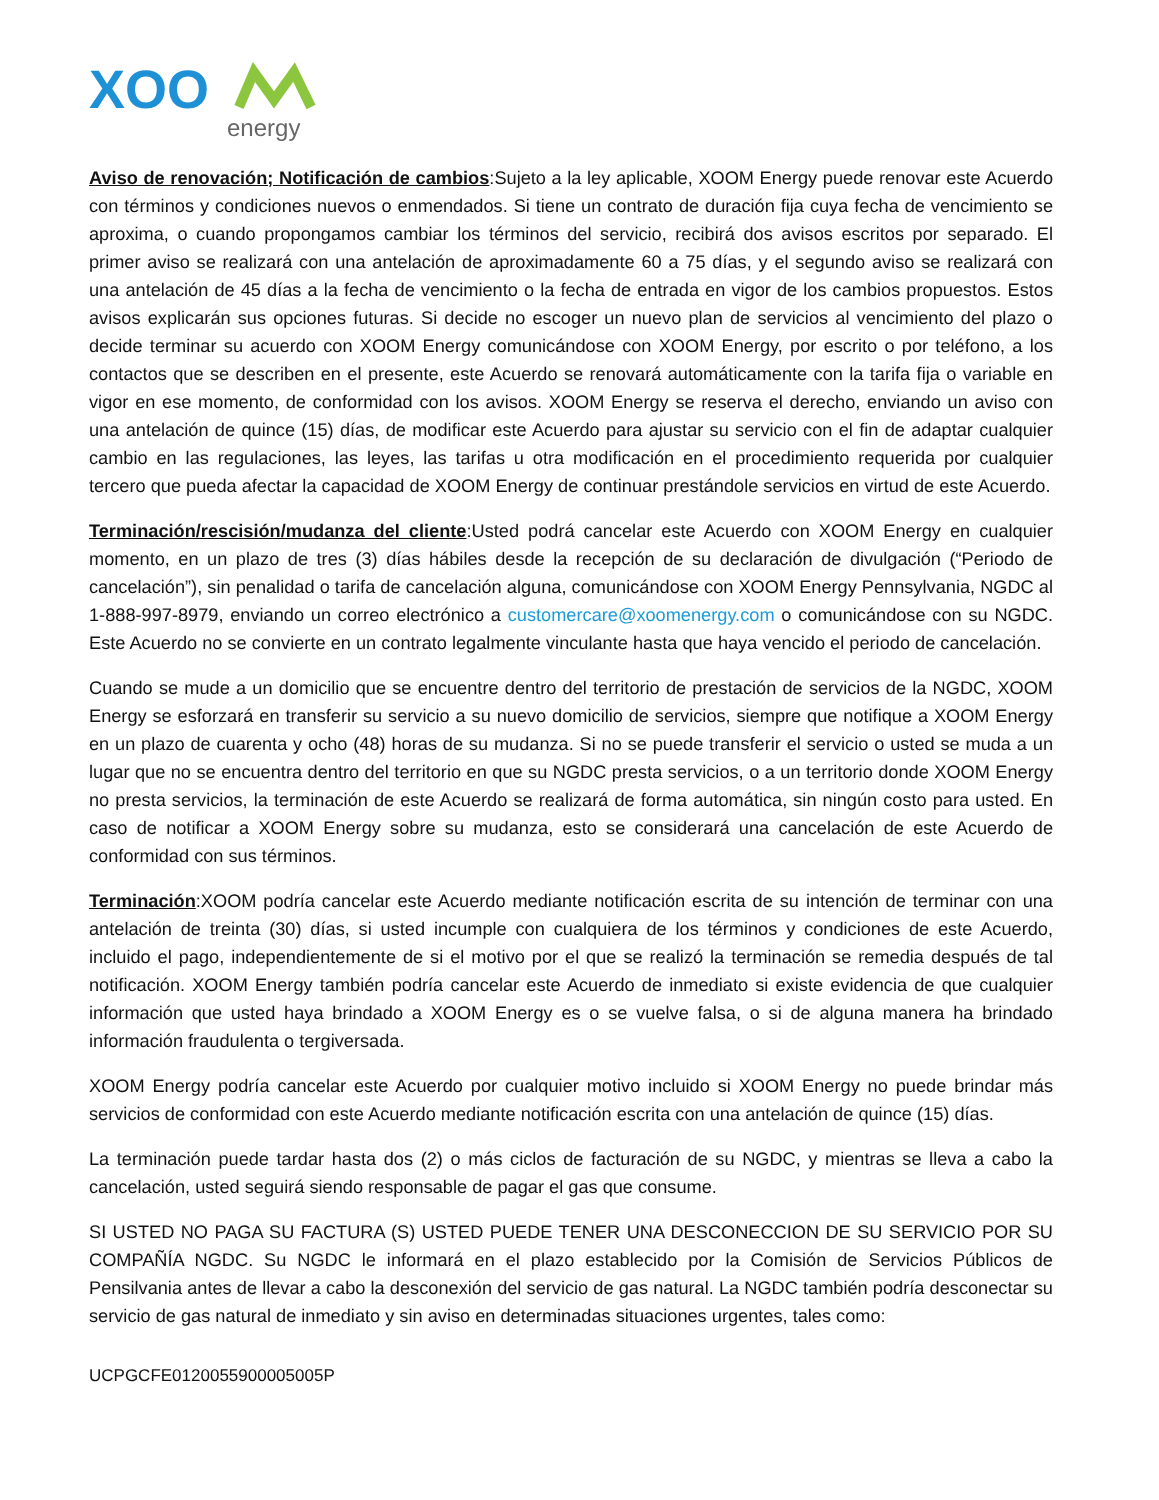XOO
energy
Aviso de renovación; Notificación de cambios:Sujeto a la ley aplicable, XOOM Energy puede renovar este Acuerdo con términos y condiciones nuevos o enmendados. Si tiene un contrato de duración fija cuya fecha de vencimiento se aproxima, o cuando propongamos cambiar los términos del servicio, recibirá dos avisos escritos por separado. El primer aviso se realizará con una antelación de aproximadamente 60 a 75 días, y el segundo aviso se realizará con una antelación de 45 días a la fecha de vencimiento o la fecha de entrada en vigor de los cambios propuestos. Estos avisos explicarán sus opciones futuras. Si decide no escoger un nuevo plan de servicios al vencimiento del plazo o decide terminar su acuerdo con XOOM Energy comunicándose con XOOM Energy, por escrito o por teléfono, a los contactos que se describen en el presente, este Acuerdo se renovará automáticamente con la tarifa fija o variable en vigor en ese momento, de conformidad con los avisos. XOOM Energy se reserva el derecho, enviando un aviso con una antelación de quince (15) días, de modificar este Acuerdo para ajustar su servicio con el fin de adaptar cualquier cambio en las regulaciones, las leyes, las tarifas u otra modificación en el procedimiento requerida por cualquier tercero que pueda afectar la capacidad de XOOM Energy de continuar prestándole servicios en virtud de este Acuerdo.
Terminación/rescisión/mudanza del cliente:Usted podrá cancelar este Acuerdo con XOOM Energy en cualquier momento, en un plazo de tres (3) días hábiles desde la recepción de su declaración de divulgación (“Periodo de cancelación”), sin penalidad o tarifa de cancelación alguna, comunicándose con XOOM Energy Pennsylvania, NGDC al 1-888-997-8979, enviando un correo electrónico a customercare@xoomenergy.com o comunicándose con su NGDC. Este Acuerdo no se convierte en un contrato legalmente vinculante hasta que haya vencido el periodo de cancelación.
Cuando se mude a un domicilio que se encuentre dentro del territorio de prestación de servicios de la NGDC, XOOM Energy se esforzará en transferir su servicio a su nuevo domicilio de servicios, siempre que notifique a XOOM Energy en un plazo de cuarenta y ocho (48) horas de su mudanza. Si no se puede transferir el servicio o usted se muda a un lugar que no se encuentra dentro del territorio en que su NGDC presta servicios, o a un territorio donde XOOM Energy no presta servicios, la terminación de este Acuerdo se realizará de forma automática, sin ningún costo para usted. En caso de notificar a XOOM Energy sobre su mudanza, esto se considerará una cancelación de este Acuerdo de conformidad con sus términos.
Terminación:XOOM podría cancelar este Acuerdo mediante notificación escrita de su intención de terminar con una antelación de treinta (30) días, si usted incumple con cualquiera de los términos y condiciones de este Acuerdo, incluido el pago, independientemente de si el motivo por el que se realizó la terminación se remedia después de tal notificación. XOOM Energy también podría cancelar este Acuerdo de inmediato si existe evidencia de que cualquier información que usted haya brindado a XOOM Energy es o se vuelve falsa, o si de alguna manera ha brindado información fraudulenta o tergiversada.
XOOM Energy podría cancelar este Acuerdo por cualquier motivo incluido si XOOM Energy no puede brindar más servicios de conformidad con este Acuerdo mediante notificación escrita con una antelación de quince (15) días.
La terminación puede tardar hasta dos (2) o más ciclos de facturación de su NGDC, y mientras se lleva a cabo la cancelación, usted seguirá siendo responsable de pagar el gas que consume.
SI USTED NO PAGA SU FACTURA (S) USTED PUEDE TENER UNA DESCONECCION DE SU SERVICIO POR SU COMPAÑÍA NGDC. Su NGDC le informará en el plazo establecido por la Comisión de Servicios Públicos de Pensilvania antes de llevar a cabo la desconexión del servicio de gas natural. La NGDC también podría desconectar su servicio de gas natural de inmediato y sin aviso en determinadas situaciones urgentes, tales como:
UCPGCFE0120055900005005P